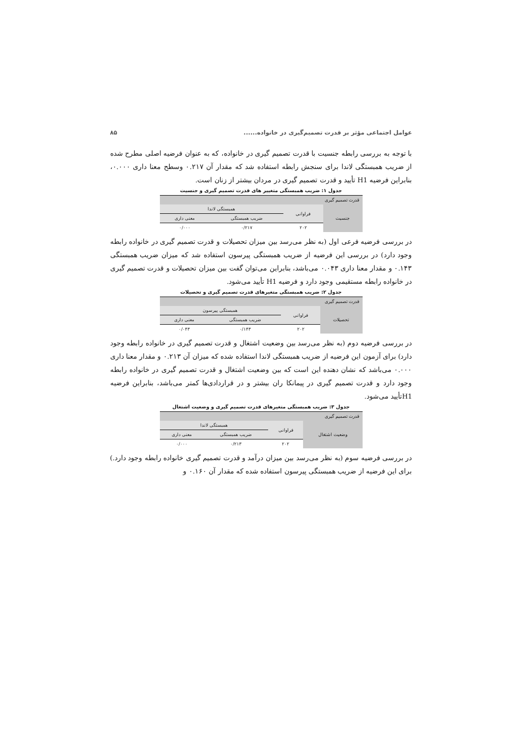عوامل اجتماعی مؤثر بر قدرت تصمیم‌گیری در خانواده...... ۸۵
با توجه به بررسی رابطه جنسیت با قدرت تصمیم گیری در خانواده، که به عنوان فرضیه اصلی مطرح شده از ضریب همبستگی لاندا برای سنجش رابطه استفاده شد که مقدار آن ۰.۲۱۷ وسطح معنا داری ۰.۰۰۰، بنابراین فرضیه H1 تأیید و قدرت تصمیم گیری در مردان بیشتر از زنان است.
جدول ۱: ضریب همبستگی متغییر های قدرت تصمیم گیری و جنسیت
| قدرت تصمیم گیری | | | |
| جنسیت | فراوانی | همبستگی لاندا | |
| | | ضریب همبستگی | معنی داری |
| | ۲۰۲ | ۰/۲۱۷ | ۰/۰۰۰ |
در بررسی فرضیه فرعی اول (به نظر می‌رسد بین میزان تحصیلات و قدرت تصمیم گیری در خانواده رابطه وجود دارد) در بررسی این فرضیه از ضریب همبستگی پیرسون استفاده شد که میزان ضریب همبستگی ۰.۱۴۳ و مقدار معنا داری ۰.۰۴۳ می‌باشد، بنابراین می‌توان گفت بین میزان تحصیلات و قدرت تصمیم گیری در خانواده رابطه مستقیمی وجود دارد و فرضیه H1 تأیید می‌شود.
جدول ۲: ضریب همبستگی متغیرهای قدرت تصمیم گیری و تحصیلات
| قدرت تصمیم گیری | | | |
| تحصیلات | فراوانی | همبستگی پیرسون | |
| | | ضریب همبستگی | معنی داری |
| | ۲۰۲ | ۰/۱۴۳ | ۰/۰۴۳ |
در بررسی فرضیه دوم (به نظر می‌رسد بین وضعیت اشتغال و قدرت تصمیم گیری در خانواده رابطه وجود دارد) برای آزمون این فرضیه از ضریب همبستگی لاندا استفاده شده که میزان آن ۰.۲۱۳ و مقدار معنا داری ۰.۰۰۰ می‌باشد که نشان دهنده این است که بین وضعیت اشتغال و قدرت تصمیم گیری در خانواده رابطه وجود دارد و قدرت تصمیم گیری در پیمانکا ران بیشتر و در قراردادی‌ها کمتر می‌باشد، بنابراین فرضیه H1تأیید می‌شود.
جدول ۳: ضریب همبستگی متغیرهای قدرت تصمیم گیری و وضعیت اشتغال
| قدرت تصمیم گیری | | | |
| وضعیت اشتغال | فراوانی | همبستگی لاندا | |
| | | ضریب همبستگی | معنی داری |
| | ۲۰۲ | ۰/۲۱۳ | ۰/۰۰۰ |
در بررسی فرضیه سوم (به نظر می‌رسد بین میزان درآمد و قدرت تصمیم گیری خانواده رابطه وجود دارد.) برای این فرضیه از ضریب همبستگی پیرسون استفاده شده که مقدار آن ۰.۱۶۰ و